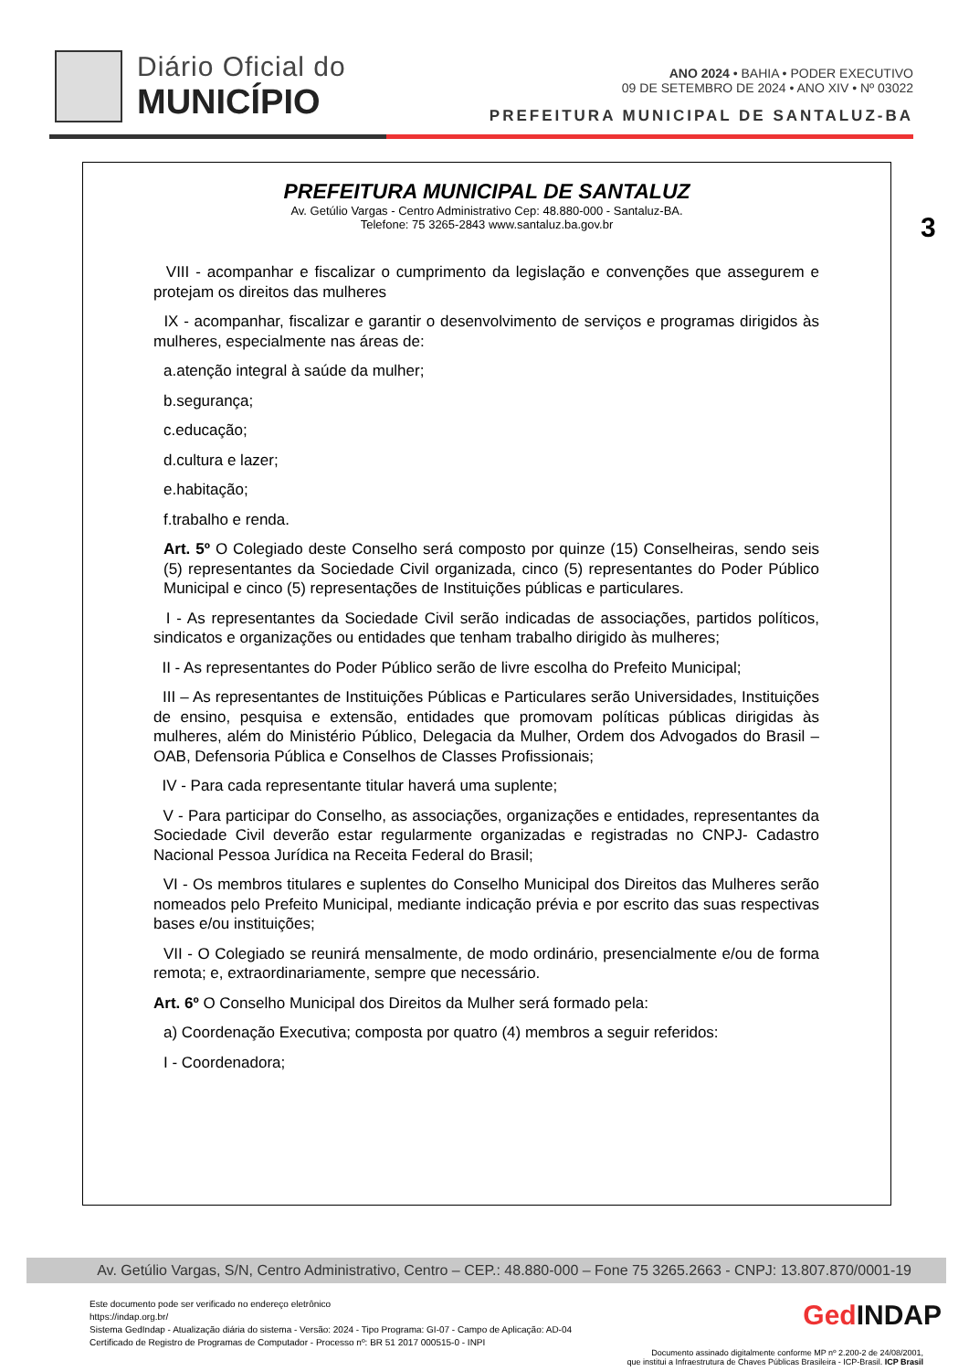Diário Oficial do
MUNICÍPIO
ANO 2024 • BAHIA • PODER EXECUTIVO
09 DE SETEMBRO DE 2024 • ANO XIV • Nº 03022
PREFEITURA MUNICIPAL DE SANTALUZ-BA
3
PREFEITURA MUNICIPAL DE SANTALUZ
Av. Getúlio Vargas - Centro Administrativo Cep: 48.880-000 - Santaluz-BA.
Telefone: 75 3265-2843 www.santaluz.ba.gov.br
VIII - acompanhar e fiscalizar o cumprimento da legislação e convenções que assegurem e protejam os direitos das mulheres
IX - acompanhar, fiscalizar e garantir o desenvolvimento de serviços e programas dirigidos às mulheres, especialmente nas áreas de:
a.atenção integral à saúde da mulher;
b.segurança;
c.educação;
d.cultura e lazer;
e.habitação;
f.trabalho e renda.
Art. 5º O Colegiado deste Conselho será composto por quinze (15) Conselheiras, sendo seis (5) representantes da Sociedade Civil organizada, cinco (5) representantes do Poder Público Municipal e cinco (5) representações de Instituições públicas e particulares.
I - As representantes da Sociedade Civil serão indicadas de associações, partidos políticos, sindicatos e organizações ou entidades que tenham trabalho dirigido às mulheres;
II - As representantes do Poder Público serão de livre escolha do Prefeito Municipal;
III – As representantes de Instituições Públicas e Particulares serão Universidades, Instituições de ensino, pesquisa e extensão, entidades que promovam políticas públicas dirigidas às mulheres, além do Ministério Público, Delegacia da Mulher, Ordem dos Advogados do Brasil – OAB, Defensoria Pública e Conselhos de Classes Profissionais;
IV - Para cada representante titular haverá uma suplente;
V - Para participar do Conselho, as associações, organizações e entidades, representantes da Sociedade Civil deverão estar regularmente organizadas e registradas no CNPJ- Cadastro Nacional Pessoa Jurídica na Receita Federal do Brasil;
VI - Os membros titulares e suplentes do Conselho Municipal dos Direitos das Mulheres serão nomeados pelo Prefeito Municipal, mediante indicação prévia e por escrito das suas respectivas bases e/ou instituições;
VII - O Colegiado se reunirá mensalmente, de modo ordinário, presencialmente e/ou de forma remota; e, extraordinariamente, sempre que necessário.
Art. 6º O Conselho Municipal dos Direitos da Mulher será formado pela:
a) Coordenação Executiva; composta por quatro (4) membros a seguir referidos:
I - Coordenadora;
Av. Getúlio Vargas, S/N, Centro Administrativo, Centro – CEP.: 48.880-000 – Fone 75 3265.2663 - CNPJ: 13.807.870/0001-19
Este documento pode ser verificado no endereço eletrônico
https://indap.org.br/
Sistema GedIndap - Atualização diária do sistema - Versão: 2024 - Tipo Programa: GI-07 - Campo de Aplicação: AD-04
Certificado de Registro de Programas de Computador - Processo nº: BR 51 2017 000515-0 - INPI
GedINDAP
Documento assinado digitalmente conforme MP nº 2.200-2 de 24/08/2001,
que institui a Infraestrutura de Chaves Públicas Brasileira - ICP-Brasil. ICP Brasil